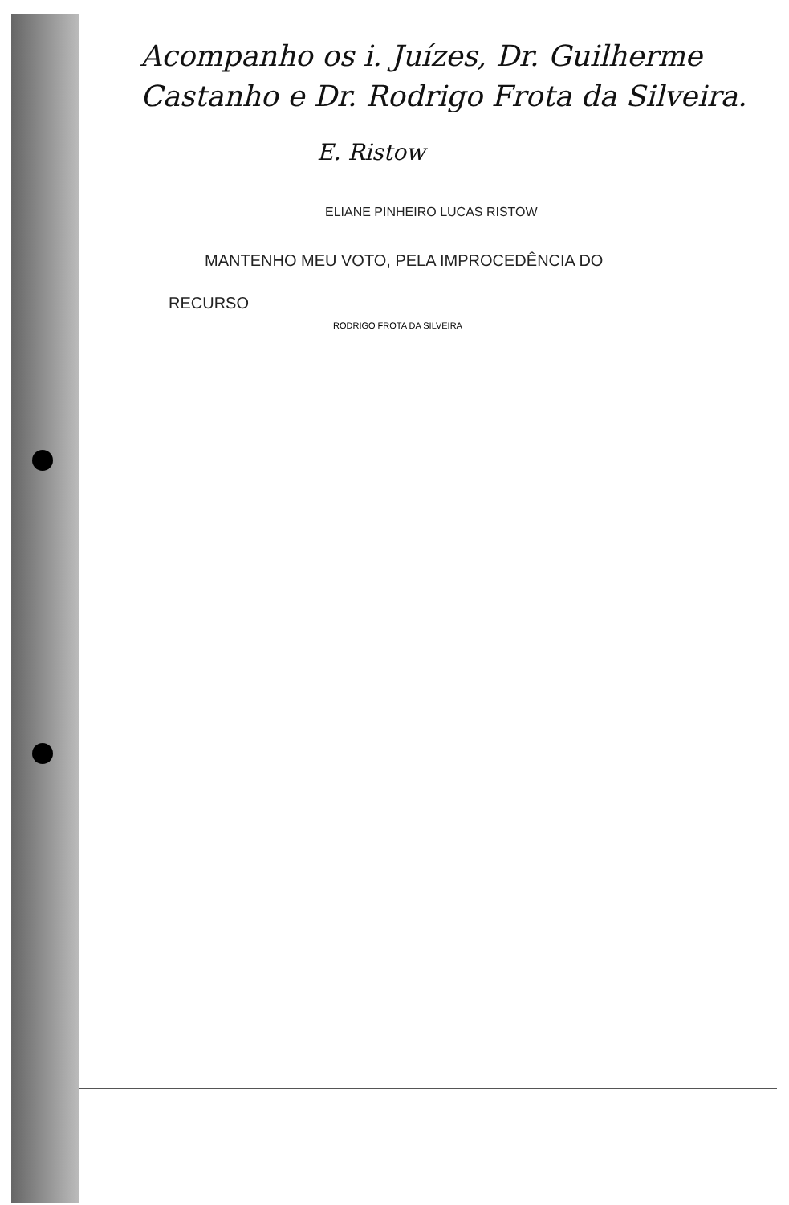Acompanho os i. Juízes, Dr. Guilherme Castanho e Dr. Rodrigo Frota da Silveira.
E. Ristow
ELIANE PINHEIRO LUCAS RISTOW
MANTENHO MEU VOTO, PELA IMPROCEDÊNCIA DO
RECURSO
RODRIGO FROTA DA SILVEIRA